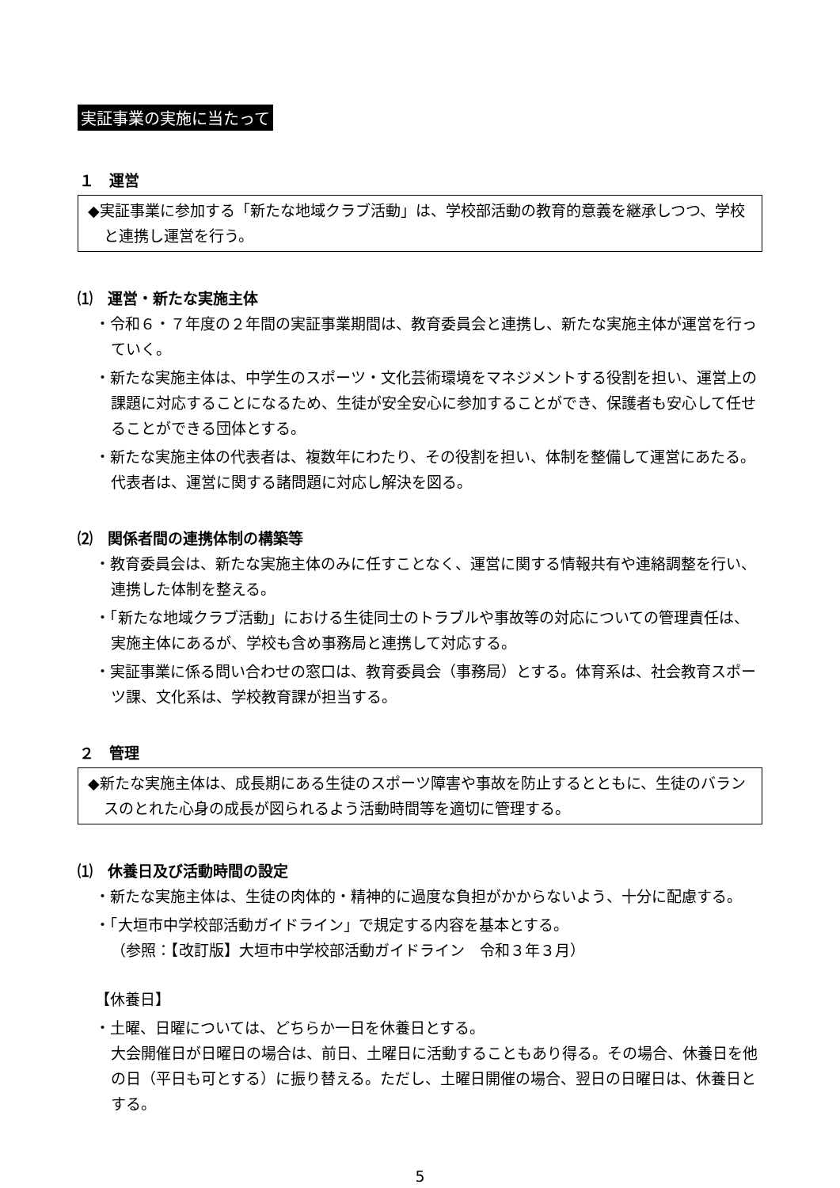実証事業の実施に当たって
１　運営
◆実証事業に参加する「新たな地域クラブ活動」は、学校部活動の教育的意義を継承しつつ、学校と連携し運営を行う。
⑴　運営・新たな実施主体
・令和６・７年度の２年間の実証事業期間は、教育委員会と連携し、新たな実施主体が運営を行っていく。
・新たな実施主体は、中学生のスポーツ・文化芸術環境をマネジメントする役割を担い、運営上の課題に対応することになるため、生徒が安全安心に参加することができ、保護者も安心して任せることができる団体とする。
・新たな実施主体の代表者は、複数年にわたり、その役割を担い、体制を整備して運営にあたる。代表者は、運営に関する諸問題に対応し解決を図る。
⑵　関係者間の連携体制の構築等
・教育委員会は、新たな実施主体のみに任すことなく、運営に関する情報共有や連絡調整を行い、連携した体制を整える。
・「新たな地域クラブ活動」における生徒同士のトラブルや事故等の対応についての管理責任は、実施主体にあるが、学校も含め事務局と連携して対応する。
・実証事業に係る問い合わせの窓口は、教育委員会（事務局）とする。体育系は、社会教育スポーツ課、文化系は、学校教育課が担当する。
２　管理
◆新たな実施主体は、成長期にある生徒のスポーツ障害や事故を防止するとともに、生徒のバランスのとれた心身の成長が図られるよう活動時間等を適切に管理する。
⑴　休養日及び活動時間の設定
・新たな実施主体は、生徒の肉体的・精神的に過度な負担がかからないよう、十分に配慮する。
・「大垣市中学校部活動ガイドライン」で規定する内容を基本とする。
（参照：【改訂版】大垣市中学校部活動ガイドライン　令和３年３月）
【休養日】
・土曜、日曜については、どちらか一日を休養日とする。
大会開催日が日曜日の場合は、前日、土曜日に活動することもあり得る。その場合、休養日を他の日（平日も可とする）に振り替える。ただし、土曜日開催の場合、翌日の日曜日は、休養日とする。
5